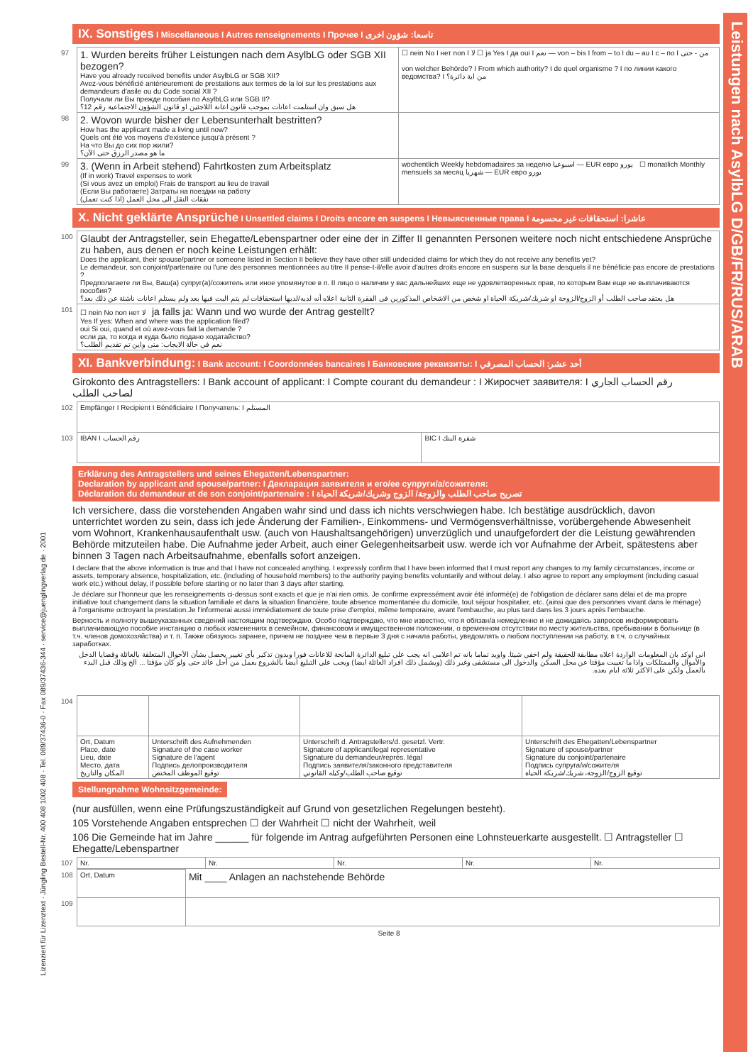Leistungen nach AsylbLG D/GB/FR/RUS/ARAB
Lizenziert für Lizenztext · Jüngling Bestell-Nr. 400 408 1002 408 · Tel. 089/37436-0 · Fax 089/37436-344 · service@juenglingverlag.de · 2001
IX. Sonstiges I Miscellaneous I Autres renseignements I Прочее I تاسعا: شؤون اخرى
| 97 | 1. Wurden bereits früher Leistungen nach dem AsylbLG oder SGB XII bezogen? Have you already received benefits under AsylbLG or SGB XII? Avez-vous bénéficié antérieurement de prestations aux termes de la loi sur les prestations aux demandeurs d'asile ou du Code social XII ? Получали ли Вы прежде пособия по AsylbLG или SGB II? هل سبق وان استلمت اعانات بموجب قانون اعانة اللاجئين او قانون الشؤون الاجتماعية رقم 12؟ | ☐ nein No I нет non I لا ☐ ja Yes I да oui I نعم — von – bis I from – to I du – au I с – по I من - حتى von welcher Behörde? I From which authority? I de quel organisme ? I по линии какого ведомства? I من اية دائرة؟ |
| 98 | 2. Wovon wurde bisher der Lebensunterhalt bestritten? How has the applicant made a living until now? Quels ont été vos moyens d'existence jusqu'à présent ? На что Вы до сих пор жили? ما هو مصدر الرزق حتى الآن؟ | |
| 99 | 3. (Wenn in Arbeit stehend) Fahrtkosten zum Arbeitsplatz (If in work) Travel expenses to work (Si vous avez un emploi) Frais de transport au lieu de travail (Если Вы работаете) Затраты на поездки на работу (اذا كنت تعمل) نفقات النقل الى محل العمل | wöchentlich Weekly hebdomadaires за неделю اسبوعيا — EUR евро يورو ☐ monatlich Monthly mensuels за месяц شهريا — EUR евро يورو |
X. Nicht geklärte Ansprüche I Unsettled claims I Droits encore en suspens I Невыясненные права I عاشرا: استحقاقات غير محسومة
| 100 | Glaubt der Antragsteller, sein Ehegatte/Lebenspartner oder eine der in Ziffer II genannten Personen weitere noch nicht entschiedene Ansprüche zu haben, aus denen er noch keine Leistungen erhält: Does the applicant, their spouse/partner or someone listed in Section II believe they have other still undecided claims for which they do not receive any benefits yet? Le demandeur, son conjoint/partenaire ou l'une des personnes mentionnées au titre II pense-t-il/elle avoir d'autres droits encore en suspens sur la base desquels il ne bénéficie pas encore de prestations ? Предполагаете ли Вы, Ваш(а) супруг(а)/сожитель или иное упомянутое в п. II лицо о наличии у вас дальнейших еще не удовлетворенных прав, по которым Вам еще не выплачиваются пособия? هل يعتقد صاحب الطلب أو الزوج/الزوجة او شريك/شريكة الحياة او شخص من الاشخاص المذكورين في الفقرة الثانية اعلاه أنه لديه/لديها استحقاقات لم يتم البت فيها بعد ولم يستلم اعانات ناشئة عن ذلك بعد؟ |
| 101 | ☐ nein No non нет لا ja falls ja: Wann und wo wurde der Antrag gestellt? Yes If yes: When and where was the application filed? oui Si oui, quand et où avez-vous fait la demande ? если да, то когда и куда было подано ходатайство? نعم في حالة الايجاب: متى واين تم تقديم الطلب؟ |
XI. Bankverbindung: I Bank account: I Coordonnées bancaires I Банковские реквизиты: I أحد عشر: الحساب المصرفي
Girokonto des Antragstellers: I Bank account of applicant: I Compte courant du demandeur : I Жиросчет заявителя: I رقم الحساب الجاري لصاحب الطلب
| 102 | Empfänger I Recipient I Bénéficiaire I Получатель: I المستلم | |
| 103 | IBAN I رقم الحساب | BIC I شفرة البنك |
Erklärung des Antragstellers und seines Ehegatten/Lebenspartner:
Declaration by applicant and spouse/partner: I Декларация заявителя и его/ее супруги/а/сожителя:
Déclaration du demandeur et de son conjoint/partenaire : I تصريح صاحب الطلب والزوجة/ الزوج وشريك/شريكة الحياة
Ich versichere, dass die vorstehenden Angaben wahr sind und dass ich nichts verschwiegen habe. Ich bestätige ausdrücklich, davon unterrichtet worden zu sein, dass ich jede Änderung der Familien-, Einkommens- und Vermögensverhältnisse, vorübergehende Abwesenheit vom Wohnort, Krankenhausaufenthalt usw. (auch von Haushaltsangehörigen) unverzüglich und unaufgefordert der die Leistung gewährenden Behörde mitzuteilen habe. Die Aufnahme jeder Arbeit, auch einer Gelegenheitsarbeit usw. werde ich vor Aufnahme der Arbeit, spätestens aber binnen 3 Tagen nach Arbeitsaufnahme, ebenfalls sofort anzeigen.
I declare that the above information is true and that I have not concealed anything. I expressly confirm that I have been informed that I must report any changes to my family circumstances, income or assets, temporary absence, hospitalization, etc. (including of household members) to the authority paying benefits voluntarily and without delay. I also agree to report any employment (including casual work etc.) without delay, if possible before starting or no later than 3 days after starting.
Je déclare sur l'honneur que les renseignements ci-dessus sont exacts et que je n'ai rien omis. Je confirme expressément avoir été informé(e) de l'obligation de déclarer sans délai et de ma propre initiative tout changement dans la situation familiale et dans la situation financière, toute absence momentanée du domicile, tout séjour hospitalier, etc. (ainsi que des personnes vivant dans le ménage) à l'organisme octroyant la prestation.Je l'informerai aussi immédiatement de toute prise d'emploi, même temporaire, avant l'embauche, au plus tard dans les 3 jours après l'embauche.
Верность и полноту вышеуказанных сведений настоящим подтверждаю. Особо подтверждаю, что мне известно, что я обязан/а немедленно и не дожидаясь запросов информировать выплачивающую пособие инстанцию о любых изменениях в семейном, финансовом и имущественном положении, о временном отсутствии по месту жительства, пребывании в больнице (в т.ч. членов домохозяйства) и т. п. Также обязуюсь заранее, причем не позднее чем в первые 3 дня с начала работы, уведомлять о любом поступлении на работу, в т.ч. о случайных заработках.
اني اوكد بان المعلومات الواردة اعلاه مطابقة للحقيقة ولم اخفي شيئا. واويد تماما بانه تم اعلامي انه يجب علي تبليغ الدائرة المانحة للاعانات فورا وبدون تذكير بأي تغيير يحصل بشأن الأحوال المتعلقة بالعائلة وقضايا الدخل والأموال والممتلكات واذا ما تغييت مؤقتا عن محل السكن والدخول الى مستشفى وغير ذلك (ويشمل ذلك افراد العائلة ايضا) ويجب علي التبليغ ايضا بالشروع بعمل من أجل عائد حتى ولو كان مؤقتا ... الخ وذلك قبل البدء بالعمل ولكن على الاكثر ثلاثة ايام بعده.
| 104 | | | | |
| | Ort, Datum Place, date Lieu, date Место, дата المكان والتاريخ | Unterschrift des Aufnehmenden Signature of the case worker Signature de l'agent Подпись делопроизводителя توقيع الموظف المختص | Unterschrift d. Antragstellers/d. gesetzl. Vertr. Signature of applicant/legal representative Signature du demandeur/représ. légal Подпись заявителя/законного представителя توقيع صاحب الطلب/وكيله القانوني | Unterschrift des Ehegatten/Lebenspartner Signature of spouse/partner Signature du conjoint/partenaire Подпись супруга/и/сожителя توقيع الزوج/الزوجة، شريك/شريكة الحياة |
Stellungnahme Wohnsitzgemeinde:
(nur ausfüllen, wenn eine Prüfungszuständigkeit auf Grund von gesetzlichen Regelungen besteht).
105 Vorstehende Angaben entsprechen ☐ der Wahrheit ☐ nicht der Wahrheit, weil
106 Die Gemeinde hat im Jahre ______ für folgende im Antrag aufgeführten Personen eine Lohnsteuerkarte ausgestellt. ☐ Antragsteller ☐ Ehegatte/Lebenspartner
| 107 | Nr. | Nr. | Nr. | Nr. | Nr. |
| 108 | Ort, Datum | Mit ____ Anlagen an nachstehende Behörde |
| 109 | | |
Seite 8